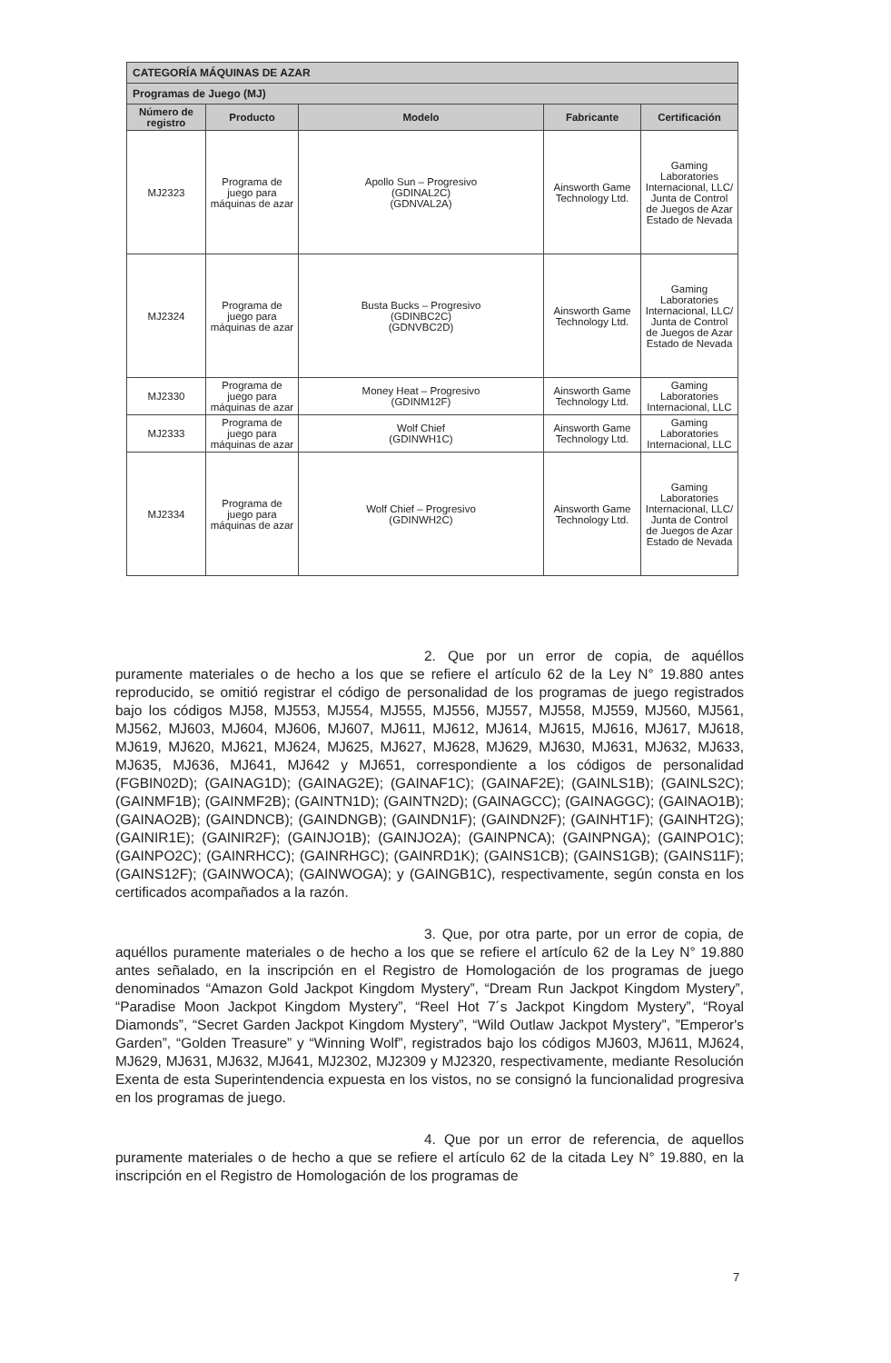| CATEGORÍA MÁQUINAS DE AZAR | | | | |
| Programas de Juego (MJ) | | | | |
| Número de registro | Producto | Modelo | Fabricante | Certificación |
| MJ2323 | Programa de juego para máquinas de azar | Apollo Sun – Progresivo (GDINAL2C) (GDNVAL2A) | Ainsworth Game Technology Ltd. | Gaming Laboratories Internacional, LLC/ Junta de Control de Juegos de Azar Estado de Nevada |
| MJ2324 | Programa de juego para máquinas de azar | Busta Bucks – Progresivo (GDINBC2C) (GDNVBC2D) | Ainsworth Game Technology Ltd. | Gaming Laboratories Internacional, LLC/ Junta de Control de Juegos de Azar Estado de Nevada |
| MJ2330 | Programa de juego para máquinas de azar | Money Heat – Progresivo (GDINM12F) | Ainsworth Game Technology Ltd. | Gaming Laboratories Internacional, LLC |
| MJ2333 | Programa de juego para máquinas de azar | Wolf Chief (GDINWH1C) | Ainsworth Game Technology Ltd. | Gaming Laboratories Internacional, LLC |
| MJ2334 | Programa de juego para máquinas de azar | Wolf Chief – Progresivo (GDINWH2C) | Ainsworth Game Technology Ltd. | Gaming Laboratories Internacional, LLC/ Junta de Control de Juegos de Azar Estado de Nevada |
2. Que por un error de copia, de aquéllos puramente materiales o de hecho a los que se refiere el artículo 62 de la Ley N° 19.880 antes reproducido, se omitió registrar el código de personalidad de los programas de juego registrados bajo los códigos MJ58, MJ553, MJ554, MJ555, MJ556, MJ557, MJ558, MJ559, MJ560, MJ561, MJ562, MJ603, MJ604, MJ606, MJ607, MJ611, MJ612, MJ614, MJ615, MJ616, MJ617, MJ618, MJ619, MJ620, MJ621, MJ624, MJ625, MJ627, MJ628, MJ629, MJ630, MJ631, MJ632, MJ633, MJ635, MJ636, MJ641, MJ642 y MJ651, correspondiente a los códigos de personalidad (FGBIN02D); (GAINAG1D); (GAINAG2E); (GAINAF1C); (GAINAF2E); (GAINLS1B); (GAINLS2C); (GAINMF1B); (GAINMF2B); (GAINTN1D); (GAINTN2D); (GAINAGCC); (GAINAGGC); (GAINAO1B); (GAINAO2B); (GAINDNCB); (GAINDNGB); (GAINDN1F); (GAINDN2F); (GAINHT1F); (GAINHT2G); (GAINIR1E); (GAINIR2F); (GAINJO1B); (GAINJO2A); (GAINPNCA); (GAINPNGA); (GAINPO1C); (GAINPO2C); (GAINRHCC); (GAINRHGC); (GAINRD1K); (GAINS1CB); (GAINS1GB); (GAINS11F); (GAINS12F); (GAINWOCA); (GAINWOGA); y (GAINGB1C), respectivamente, según consta en los certificados acompañados a la razón.
3. Que, por otra parte, por un error de copia, de aquéllos puramente materiales o de hecho a los que se refiere el artículo 62 de la Ley N° 19.880 antes señalado, en la inscripción en el Registro de Homologación de los programas de juego denominados “Amazon Gold Jackpot Kingdom Mystery”, “Dream Run Jackpot Kingdom Mystery”, “Paradise Moon Jackpot Kingdom Mystery”, “Reel Hot 7´s Jackpot Kingdom Mystery”, “Royal Diamonds”, “Secret Garden Jackpot Kingdom Mystery”, “Wild Outlaw Jackpot Mystery”, ”Emperor's Garden”, “Golden Treasure” y “Winning Wolf”, registrados bajo los códigos MJ603, MJ611, MJ624, MJ629, MJ631, MJ632, MJ641, MJ2302, MJ2309 y MJ2320, respectivamente, mediante Resolución Exenta de esta Superintendencia expuesta en los vistos, no se consignó la funcionalidad progresiva en los programas de juego.
4. Que por un error de referencia, de aquellos puramente materiales o de hecho a que se refiere el artículo 62 de la citada Ley N° 19.880, en la inscripción en el Registro de Homologación de los programas de
7